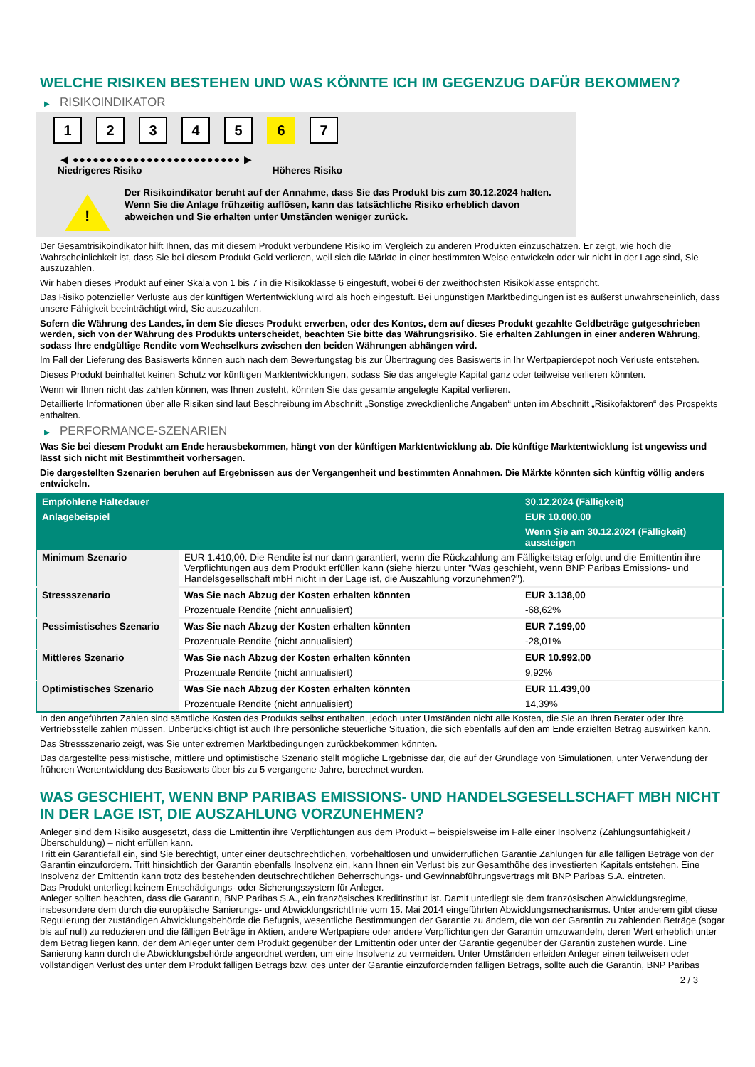WELCHE RISIKEN BESTEHEN UND WAS KÖNNTE ICH IM GEGENZUG DAFÜR BEKOMMEN?
▶ RISIKOINDIKATOR
12345 6 7
◀ ●●●●●●●●●●●●●●●●●●●●●●●●● ▶
Niedrigeres Risiko Höheres Risiko
!
Der Risikoindikator beruht auf der Annahme, dass Sie das Produkt bis zum 30.12.2024 halten.
Wenn Sie die Anlage frühzeitig auflösen, kann das tatsächliche Risiko erheblich davon abweichen und Sie erhalten unter Umständen weniger zurück.
Der Gesamtrisikoindikator hilft Ihnen, das mit diesem Produkt verbundene Risiko im Vergleich zu anderen Produkten einzuschätzen. Er zeigt, wie hoch die Wahrscheinlichkeit ist, dass Sie bei diesem Produkt Geld verlieren, weil sich die Märkte in einer bestimmten Weise entwickeln oder wir nicht in der Lage sind, Sie auszuzahlen.
Wir haben dieses Produkt auf einer Skala von 1 bis 7 in die Risikoklasse 6 eingestuft, wobei 6 der zweithöchsten Risikoklasse entspricht.
Das Risiko potenzieller Verluste aus der künftigen Wertentwicklung wird als hoch eingestuft. Bei ungünstigen Marktbedingungen ist es äußerst unwahrscheinlich, dass unsere Fähigkeit beeinträchtigt wird, Sie auszuzahlen.
Sofern die Währung des Landes, in dem Sie dieses Produkt erwerben, oder des Kontos, dem auf dieses Produkt gezahlte Geldbeträge gutgeschrieben werden, sich von der Währung des Produkts unterscheidet, beachten Sie bitte das Währungsrisiko. Sie erhalten Zahlungen in einer anderen Währung, sodass Ihre endgültige Rendite vom Wechselkurs zwischen den beiden Währungen abhängen wird.
Im Fall der Lieferung des Basiswerts können auch nach dem Bewertungstag bis zur Übertragung des Basiswerts in Ihr Wertpapierdepot noch Verluste entstehen.
Dieses Produkt beinhaltet keinen Schutz vor künftigen Marktentwicklungen, sodass Sie das angelegte Kapital ganz oder teilweise verlieren könnten.
Wenn wir Ihnen nicht das zahlen können, was Ihnen zusteht, könnten Sie das gesamte angelegte Kapital verlieren.
Detaillierte Informationen über alle Risiken sind laut Beschreibung im Abschnitt „Sonstige zweckdienliche Angaben“ unten im Abschnitt „Risikofaktoren“ des Prospekts enthalten.
▶ PERFORMANCE-SZENARIEN
Was Sie bei diesem Produkt am Ende herausbekommen, hängt von der künftigen Marktentwicklung ab. Die künftige Marktentwicklung ist ungewiss und lässt sich nicht mit Bestimmtheit vorhersagen.
Die dargestellten Szenarien beruhen auf Ergebnissen aus der Vergangenheit und bestimmten Annahmen. Die Märkte könnten sich künftig völlig anders entwickeln.
| Empfohlene Haltedauer | | 30.12.2024 (Fälligkeit) |
| --- | --- | --- |
| Anlagebeispiel | | EUR 10.000,00 |
| | | Wenn Sie am 30.12.2024 (Fälligkeit) aussteigen |
| Minimum Szenario | EUR 1.410,00. Die Rendite ist nur dann garantiert, wenn die Rückzahlung am Fälligkeitstag erfolgt und die Emittentin ihre Verpflichtungen aus dem Produkt erfüllen kann (siehe hierzu unter "Was geschieht, wenn BNP Paribas Emissions- und Handelsgesellschaft mbH nicht in der Lage ist, die Auszahlung vorzunehmen?"). | |
| Stressszenario | Was Sie nach Abzug der Kosten erhalten könnten | EUR 3.138,00 |
| | Prozentuale Rendite (nicht annualisiert) | -68,62% |
| Pessimistisches Szenario | Was Sie nach Abzug der Kosten erhalten könnten | EUR 7.199,00 |
| | Prozentuale Rendite (nicht annualisiert) | -28,01% |
| Mittleres Szenario | Was Sie nach Abzug der Kosten erhalten könnten | EUR 10.992,00 |
| | Prozentuale Rendite (nicht annualisiert) | 9,92% |
| Optimistisches Szenario | Was Sie nach Abzug der Kosten erhalten könnten | EUR 11.439,00 |
| | Prozentuale Rendite (nicht annualisiert) | 14,39% |
In den angeführten Zahlen sind sämtliche Kosten des Produkts selbst enthalten, jedoch unter Umständen nicht alle Kosten, die Sie an Ihren Berater oder Ihre Vertriebsstelle zahlen müssen. Unberücksichtigt ist auch Ihre persönliche steuerliche Situation, die sich ebenfalls auf den am Ende erzielten Betrag auswirken kann.
Das Stressszenario zeigt, was Sie unter extremen Marktbedingungen zurückbekommen könnten.
Das dargestellte pessimistische, mittlere und optimistische Szenario stellt mögliche Ergebnisse dar, die auf der Grundlage von Simulationen, unter Verwendung der früheren Wertentwicklung des Basiswerts über bis zu 5 vergangene Jahre, berechnet wurden.
WAS GESCHIEHT, WENN BNP PARIBAS EMISSIONS- UND HANDELSGESELLSCHAFT MBH NICHT IN DER LAGE IST, DIE AUSZAHLUNG VORZUNEHMEN?
Anleger sind dem Risiko ausgesetzt, dass die Emittentin ihre Verpflichtungen aus dem Produkt – beispielsweise im Falle einer Insolvenz (Zahlungsunfähigkeit / Überschuldung) – nicht erfüllen kann.
Tritt ein Garantiefall ein, sind Sie berechtigt, unter einer deutschrechtlichen, vorbehaltlosen und unwiderruflichen Garantie Zahlungen für alle fälligen Beträge von der Garantin einzufordern. Tritt hinsichtlich der Garantin ebenfalls Insolvenz ein, kann Ihnen ein Verlust bis zur Gesamthöhe des investierten Kapitals entstehen. Eine Insolvenz der Emittentin kann trotz des bestehenden deutschrechtlichen Beherrschungs- und Gewinnabführungsvertrags mit BNP Paribas S.A. eintreten.
Das Produkt unterliegt keinem Entschädigungs- oder Sicherungssystem für Anleger.
Anleger sollten beachten, dass die Garantin, BNP Paribas S.A., ein französisches Kreditinstitut ist. Damit unterliegt sie dem französischen Abwicklungsregime, insbesondere dem durch die europäische Sanierungs- und Abwicklungsrichtlinie vom 15. Mai 2014 eingeführten Abwicklungsmechanismus. Unter anderem gibt diese Regulierung der zuständigen Abwicklungsbehörde die Befugnis, wesentliche Bestimmungen der Garantie zu ändern, die von der Garantin zu zahlenden Beträge (sogar bis auf null) zu reduzieren und die fälligen Beträge in Aktien, andere Wertpapiere oder andere Verpflichtungen der Garantin umzuwandeln, deren Wert erheblich unter dem Betrag liegen kann, der dem Anleger unter dem Produkt gegenüber der Emittentin oder unter der Garantie gegenüber der Garantin zustehen würde. Eine Sanierung kann durch die Abwicklungsbehörde angeordnet werden, um eine Insolvenz zu vermeiden. Unter Umständen erleiden Anleger einen teilweisen oder vollständigen Verlust des unter dem Produkt fälligen Betrags bzw. des unter der Garantie einzufordernden fälligen Betrags, sollte auch die Garantin, BNP Paribas
2 / 3